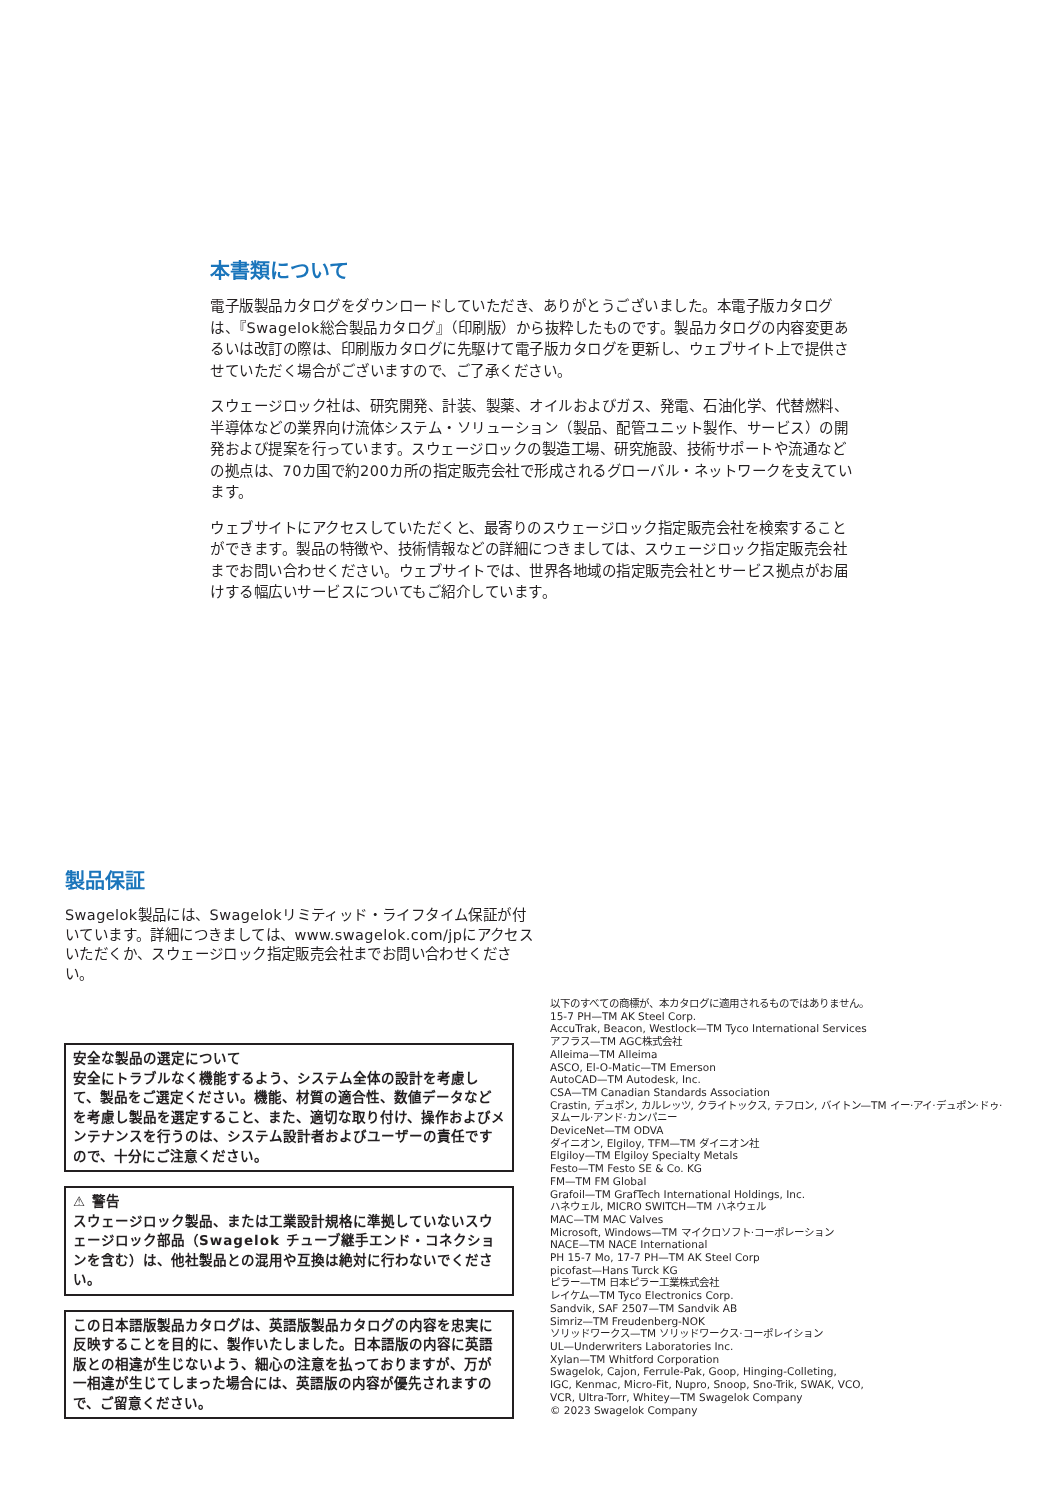本書類について
電子版製品カタログをダウンロードしていただき、ありがとうございました。本電子版カタログは、『Swagelok総合製品カタログ』（印刷版）から抜粋したものです。製品カタログの内容変更あるいは改訂の際は、印刷版カタログに先駆けて電子版カタログを更新し、ウェブサイト上で提供させていただく場合がございますので、ご了承ください。
スウェージロック社は、研究開発、計装、製薬、オイルおよびガス、発電、石油化学、代替燃料、半導体などの業界向け流体システム・ソリューション（製品、配管ユニット製作、サービス）の開発および提案を行っています。スウェージロックの製造工場、研究施設、技術サポートや流通などの拠点は、70カ国で約200カ所の指定販売会社で形成されるグローバル・ネットワークを支えています。
ウェブサイトにアクセスしていただくと、最寄りのスウェージロック指定販売会社を検索することができます。製品の特徴や、技術情報などの詳細につきましては、スウェージロック指定販売会社までお問い合わせください。ウェブサイトでは、世界各地域の指定販売会社とサービス拠点がお届けする幅広いサービスについてもご紹介しています。
製品保証
Swagelok製品には、Swagelokリミティッド・ライフタイム保証が付いています。詳細につきましては、www.swagelok.com/jpにアクセスいただくか、スウェージロック指定販売会社までお問い合わせください。
安全な製品の選定について
安全にトラブルなく機能するよう、システム全体の設計を考慮して、製品をご選定ください。機能、材質の適合性、数値データなどを考慮し製品を選定すること、また、適切な取り付け、操作およびメンテナンスを行うのは、システム設計者およびユーザーの責任ですので、十分にご注意ください。
⚠ 警告
スウェージロック製品、または工業設計規格に準拠していないスウェージロック部品（Swagelok チューブ継手エンド・コネクションを含む）は、他社製品との混用や互換は絶対に行わないでください。
この日本語版製品カタログは、英語版製品カタログの内容を忠実に反映することを目的に、製作いたしました。日本語版の内容に英語版との相違が生じないよう、細心の注意を払っておりますが、万が一相違が生じてしまった場合には、英語版の内容が優先されますので、ご留意ください。
以下のすべての商標が、本カタログに適用されるものではありません。
15-7 PH—TM AK Steel Corp.
AccuTrak, Beacon, Westlock—TM Tyco International Services
アフラス—TM AGC株式会社
Alleima—TM Alleima
ASCO, El-O-Matic—TM Emerson
AutoCAD—TM Autodesk, Inc.
CSA—TM Canadian Standards Association
Crastin, デュポン, カルレッツ, クライトックス, テフロン, バイトン—TM イー·アイ·デュポン·ドゥ·
ヌムール·アンド·カンパニー
DeviceNet—TM ODVA
ダイニオン, Elgiloy, TFM—TM ダイニオン社
Elgiloy—TM Elgiloy Specialty Metals
Festo—TM Festo SE & Co. KG
FM—TM FM Global
Grafoil—TM GrafTech International Holdings, Inc.
ハネウェル, MICRO SWITCH—TM ハネウェル
MAC—TM MAC Valves
Microsoft, Windows—TM マイクロソフト·コーポレーション
NACE—TM NACE International
PH 15-7 Mo, 17-7 PH—TM AK Steel Corp
picofast—Hans Turck KG
ピラー—TM 日本ピラー工業株式会社
レイケム—TM Tyco Electronics Corp.
Sandvik, SAF 2507—TM Sandvik AB
Simriz—TM Freudenberg-NOK
ソリッドワークス—TM ソリッドワークス·コーポレイション
UL—Underwriters Laboratories Inc.
Xylan—TM Whitford Corporation
Swagelok, Cajon, Ferrule-Pak, Goop, Hinging-Colleting,
IGC, Kenmac, Micro-Fit, Nupro, Snoop, Sno-Trik, SWAK, VCO,
VCR, Ultra-Torr, Whitey—TM Swagelok Company
© 2023 Swagelok Company